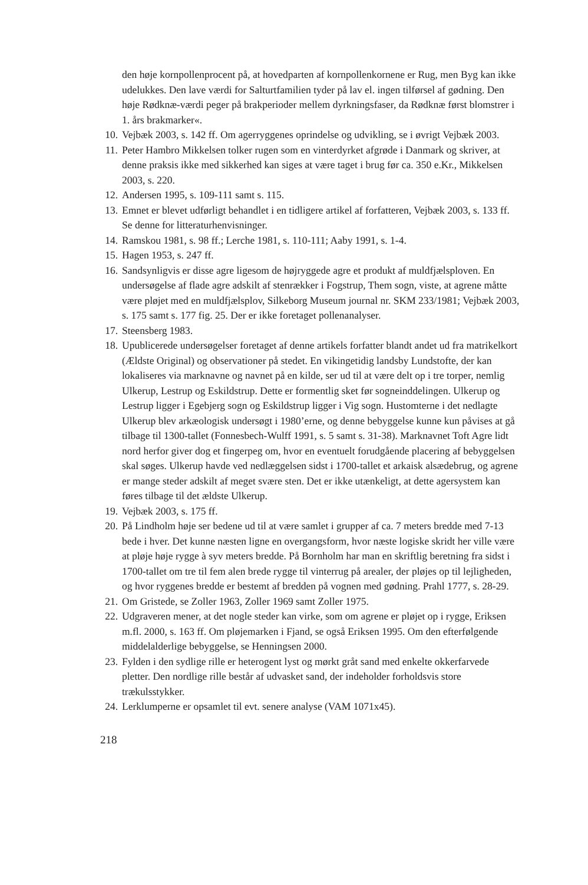den høje kornpollenprocent på, at hovedparten af kornpollenkornene er Rug, men Byg kan ikke udelukkes. Den lave værdi for Salturtfamilien tyder på lav el. ingen tilførsel af gødning. Den høje Rødknæ-værdi peger på brakperioder mellem dyrkningsfaser, da Rødknæ først blomstrer i 1. års brakmarker«.
10. Vejbæk 2003, s. 142 ff. Om agerryggenes oprindelse og udvikling, se i øvrigt Vejbæk 2003.
11. Peter Hambro Mikkelsen tolker rugen som en vinterdyrket afgrøde i Danmark og skriver, at denne praksis ikke med sikkerhed kan siges at være taget i brug før ca. 350 e.Kr., Mikkelsen 2003, s. 220.
12. Andersen 1995, s. 109-111 samt s. 115.
13. Emnet er blevet udførligt behandlet i en tidligere artikel af forfatteren, Vejbæk 2003, s. 133 ff. Se denne for litteraturhenvisninger.
14. Ramskou 1981, s. 98 ff.; Lerche 1981, s. 110-111; Aaby 1991, s. 1-4.
15. Hagen 1953, s. 247 ff.
16. Sandsynligvis er disse agre ligesom de højryggede agre et produkt af muldfjælsploven. En undersøgelse af flade agre adskilt af stenrækker i Fogstrup, Them sogn, viste, at agrene måtte være pløjet med en muldfjælsplov, Silkeborg Museum journal nr. SKM 233/1981; Vejbæk 2003, s. 175 samt s. 177 fig. 25. Der er ikke foretaget pollenanalyser.
17. Steensberg 1983.
18. Upublicerede undersøgelser foretaget af denne artikels forfatter blandt andet ud fra matrikelkort (Ældste Original) og observationer på stedet. En vikingetidig landsby Lundstofte, der kan lokaliseres via marknavne og navnet på en kilde, ser ud til at være delt op i tre torper, nemlig Ulkerup, Lestrup og Eskildstrup. Dette er formentlig sket før sogneinddelingen. Ulkerup og Lestrup ligger i Egebjerg sogn og Eskildstrup ligger i Vig sogn. Hustomterne i det nedlagte Ulkerup blev arkæologisk undersøgt i 1980’erne, og denne bebyggelse kunne kun påvises at gå tilbage til 1300-tallet (Fonnesbech-Wulff 1991, s. 5 samt s. 31-38). Marknavnet Toft Agre lidt nord herfor giver dog et fingerpeg om, hvor en eventuelt forudgående placering af bebyggelsen skal søges. Ulkerup havde ved nedlæggelsen sidst i 1700-tallet et arkaisk alsædebrug, og agrene er mange steder adskilt af meget svære sten. Det er ikke utænkeligt, at dette agersystem kan føres tilbage til det ældste Ulkerup.
19. Vejbæk 2003, s. 175 ff.
20. På Lindholm høje ser bedene ud til at være samlet i grupper af ca. 7 meters bredde med 7-13 bede i hver. Det kunne næsten ligne en overgangsform, hvor næste logiske skridt her ville være at pløje høje rygge à syv meters bredde. På Bornholm har man en skriftlig beretning fra sidst i 1700-tallet om tre til fem alen brede rygge til vinterrug på arealer, der pløjes op til lejligheden, og hvor ryggenes bredde er bestemt af bredden på vognen med gødning. Prahl 1777, s. 28-29.
21. Om Gristede, se Zoller 1963, Zoller 1969 samt Zoller 1975.
22. Udgraveren mener, at det nogle steder kan virke, som om agrene er pløjet op i rygge, Eriksen m.fl. 2000, s. 163 ff. Om pløjemarken i Fjand, se også Eriksen 1995. Om den efterfølgende middelalderlige bebyggelse, se Henningsen 2000.
23. Fylden i den sydlige rille er heterogent lyst og mørkt gråt sand med enkelte okkerfarvede pletter. Den nordlige rille består af udvasket sand, der indeholder forholdsvis store trækulsstykker.
24. Lerklumperne er opsamlet til evt. senere analyse (VAM 1071x45).
218